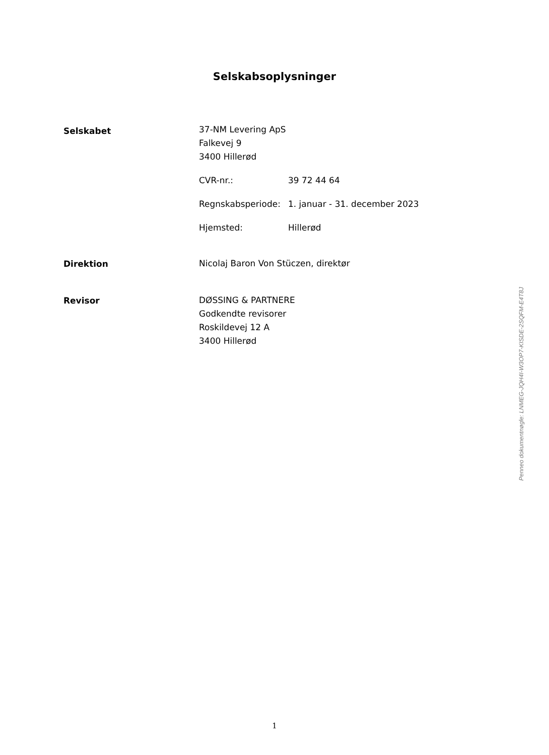Selskabsoplysninger
Selskabet
37-NM Levering ApS
Falkevej 9
3400 Hillerød
CVR-nr.: 39 72 44 64
Regnskabsperiode: 1. januar - 31. december 2023
Hjemsted: Hillerød
Direktion
Nicolaj Baron Von Stüczen, direktør
Revisor
DØSSING & PARTNERE
Godkendte revisorer
Roskildevej 12 A
3400 Hillerød
Penneo dokumentnøgle: LNMEG-JQH4I-W3OP7-KISDE-2SQFM-E4T8J
1